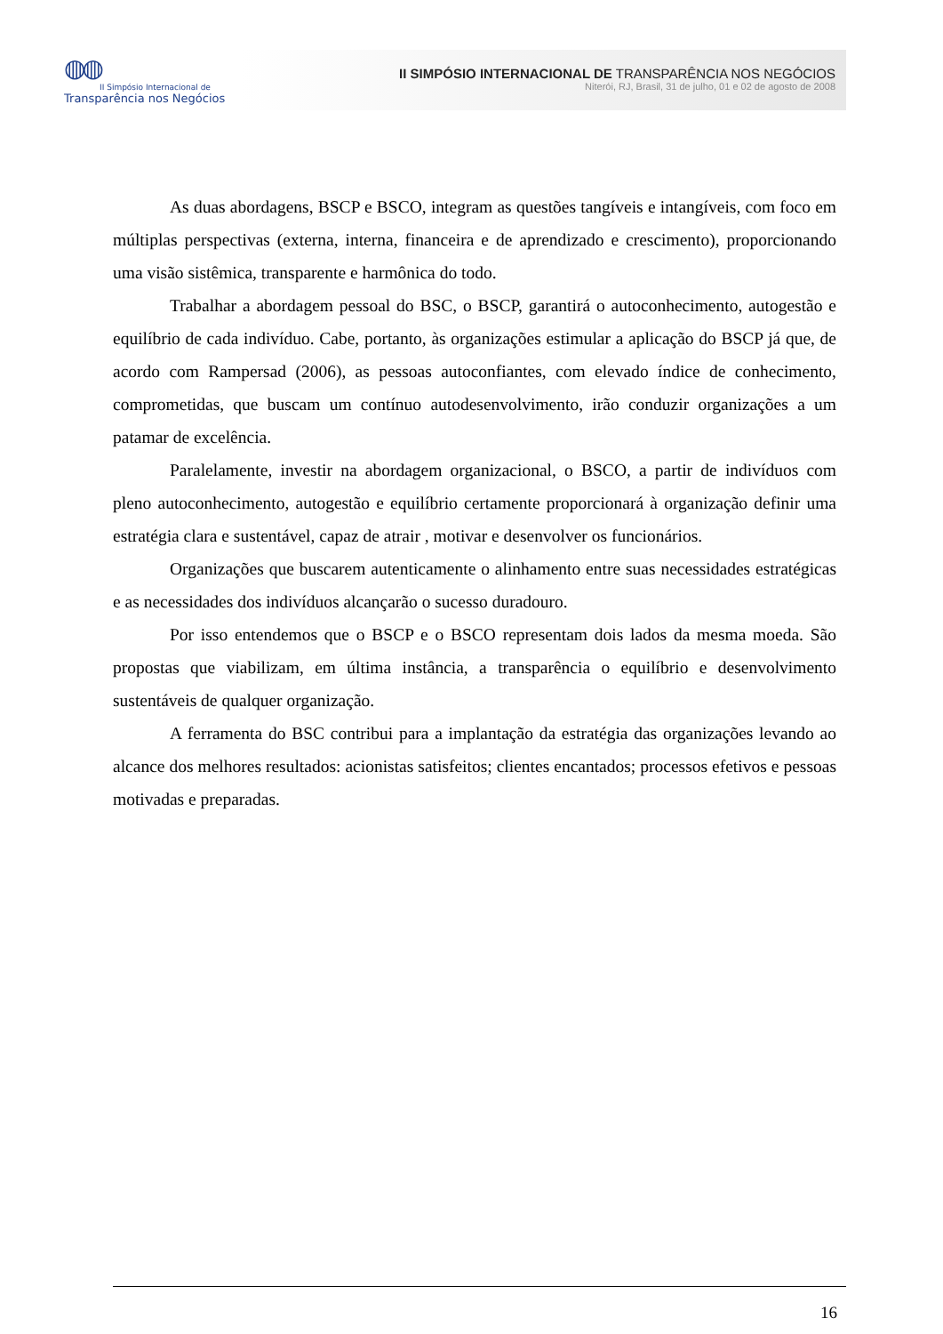◍◍
II Simpósio Internacional de
Transparência nos Negócios
II SIMPÓSIO INTERNACIONAL DE TRANSPARÊNCIA NOS NEGÓCIOS
Niterói, RJ, Brasil, 31 de julho, 01 e 02 de agosto de 2008
As duas abordagens, BSCP e BSCO, integram as questões tangíveis e intangíveis, com foco em múltiplas perspectivas (externa, interna, financeira e de aprendizado e crescimento), proporcionando uma visão sistêmica, transparente e harmônica do todo.
Trabalhar a abordagem pessoal do BSC, o BSCP, garantirá o autoconhecimento, autogestão e equilíbrio de cada indivíduo. Cabe, portanto, às organizações estimular a aplicação do BSCP já que, de acordo com Rampersad (2006), as pessoas autoconfiantes, com elevado índice de conhecimento, comprometidas, que buscam um contínuo autodesenvolvimento, irão conduzir organizações a um patamar de excelência.
Paralelamente, investir na abordagem organizacional, o BSCO, a partir de indivíduos com pleno autoconhecimento, autogestão e equilíbrio certamente proporcionará à organização definir uma estratégia clara e sustentável, capaz de atrair , motivar e desenvolver os funcionários.
Organizações que buscarem autenticamente o alinhamento entre suas necessidades estratégicas e as necessidades dos indivíduos alcançarão o sucesso duradouro.
Por isso entendemos que o BSCP e o BSCO representam dois lados da mesma moeda. São propostas que viabilizam, em última instância, a transparência o equilíbrio e desenvolvimento sustentáveis de qualquer organização.
A ferramenta do BSC contribui para a implantação da estratégia das organizações levando ao alcance dos melhores resultados: acionistas satisfeitos; clientes encantados; processos efetivos e pessoas motivadas e preparadas.
16